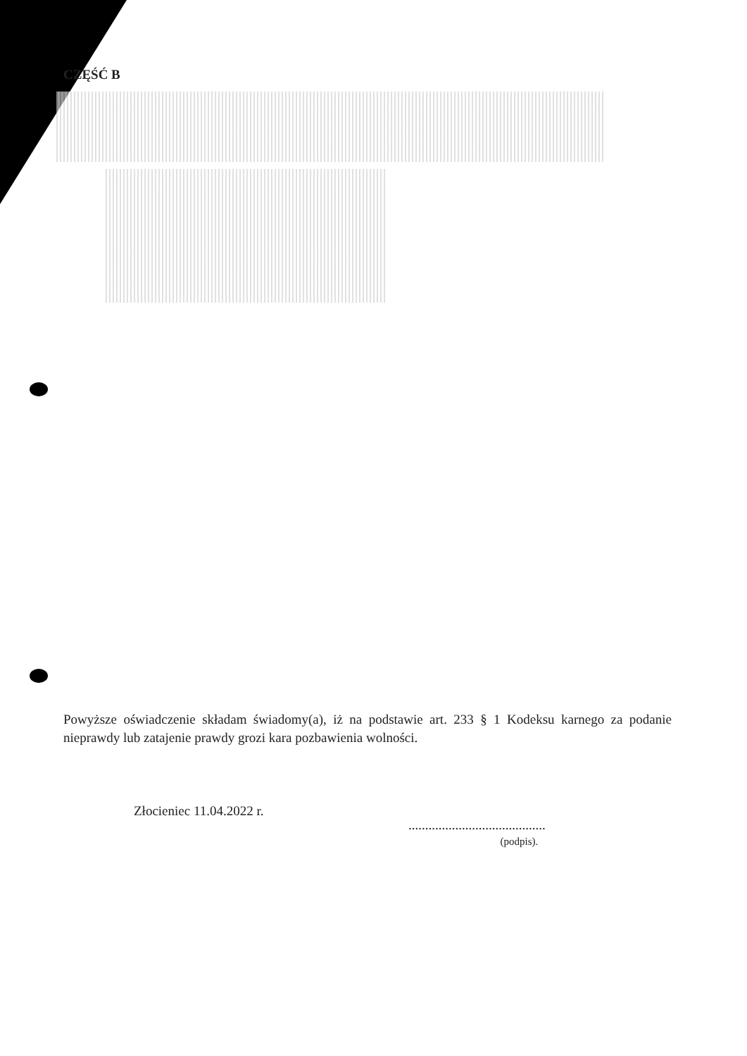CZĘŚĆ B
Powyższe oświadczenie składam świadomy(a), iż na podstawie art. 233 § 1 Kodeksu karnego za podanie nieprawdy lub zatajenie prawdy grozi kara pozbawienia wolności.
Złocieniec 11.04.2022 r.
.........................................
(podpis).